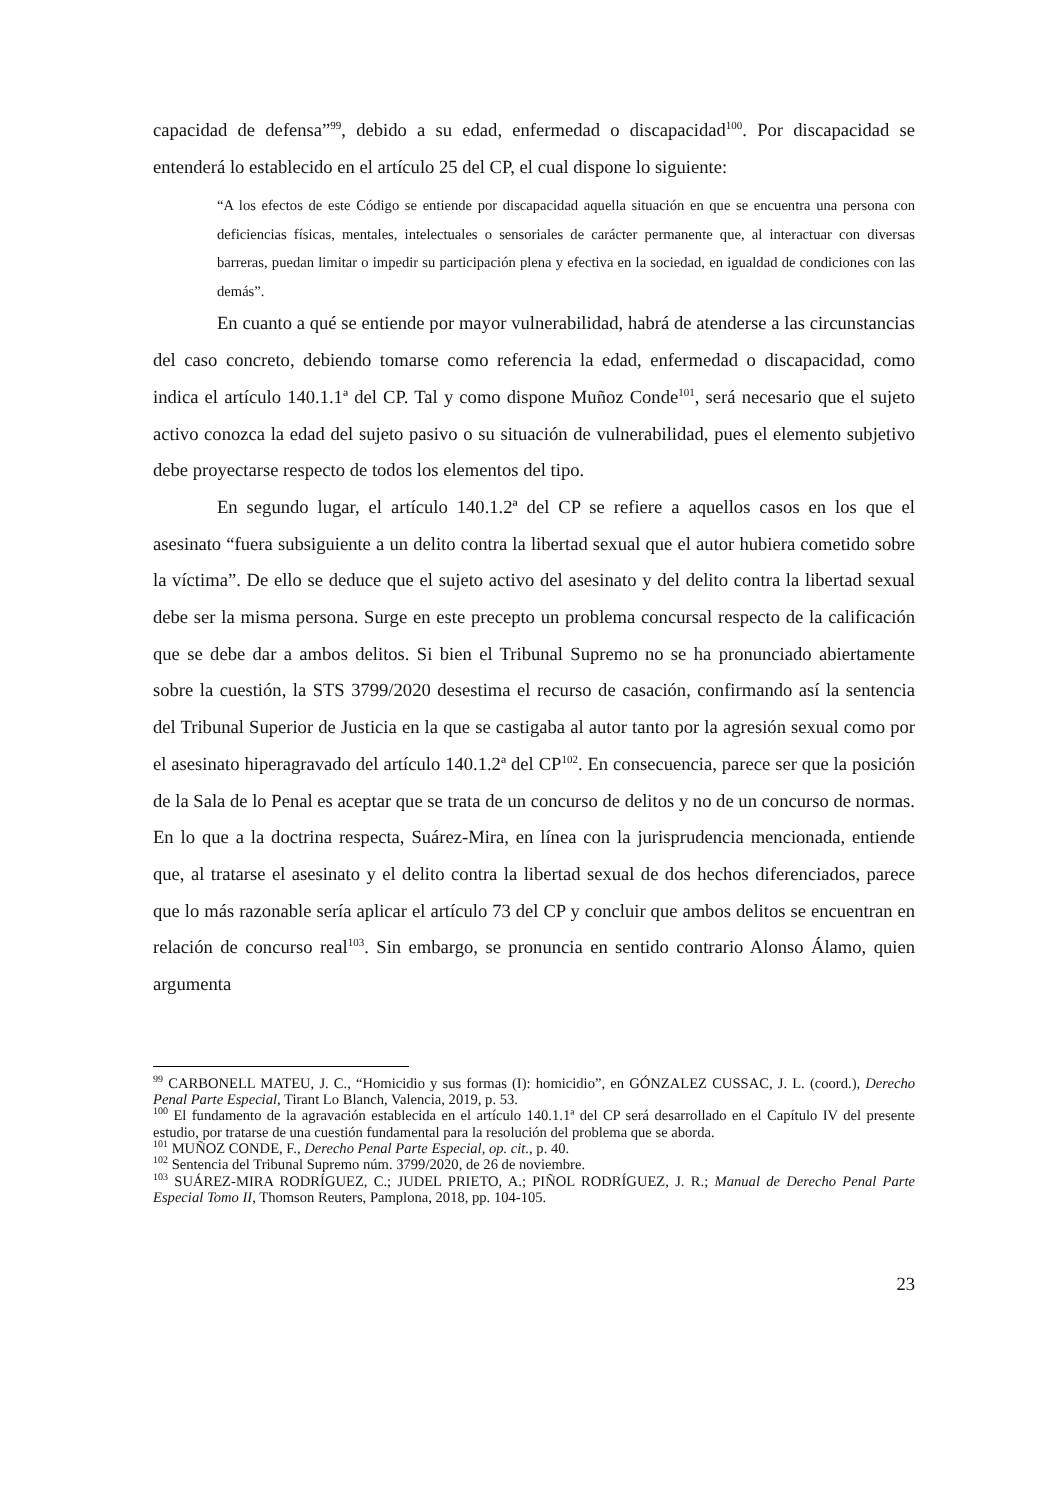capacidad de defensa”<sup>99</sup>, debido a su edad, enfermedad o discapacidad<sup>100</sup>. Por discapacidad se entenderá lo establecido en el artículo 25 del CP, el cual dispone lo siguiente:
“A los efectos de este Código se entiende por discapacidad aquella situación en que se encuentra una persona con deficiencias físicas, mentales, intelectuales o sensoriales de carácter permanente que, al interactuar con diversas barreras, puedan limitar o impedir su participación plena y efectiva en la sociedad, en igualdad de condiciones con las demás”.
En cuanto a qué se entiende por mayor vulnerabilidad, habrá de atenderse a las circunstancias del caso concreto, debiendo tomarse como referencia la edad, enfermedad o discapacidad, como indica el artículo 140.1.1ª del CP. Tal y como dispone Muñoz Conde<sup>101</sup>, será necesario que el sujeto activo conozca la edad del sujeto pasivo o su situación de vulnerabilidad, pues el elemento subjetivo debe proyectarse respecto de todos los elementos del tipo.
En segundo lugar, el artículo 140.1.2ª del CP se refiere a aquellos casos en los que el asesinato “fuera subsiguiente a un delito contra la libertad sexual que el autor hubiera cometido sobre la víctima”. De ello se deduce que el sujeto activo del asesinato y del delito contra la libertad sexual debe ser la misma persona. Surge en este precepto un problema concursal respecto de la calificación que se debe dar a ambos delitos. Si bien el Tribunal Supremo no se ha pronunciado abiertamente sobre la cuestión, la STS 3799/2020 desestima el recurso de casación, confirmando así la sentencia del Tribunal Superior de Justicia en la que se castigaba al autor tanto por la agresión sexual como por el asesinato hiperagravado del artículo 140.1.2ª del CP<sup>102</sup>. En consecuencia, parece ser que la posición de la Sala de lo Penal es aceptar que se trata de un concurso de delitos y no de un concurso de normas. En lo que a la doctrina respecta, Suárez-Mira, en línea con la jurisprudencia mencionada, entiende que, al tratarse el asesinato y el delito contra la libertad sexual de dos hechos diferenciados, parece que lo más razonable sería aplicar el artículo 73 del CP y concluir que ambos delitos se encuentran en relación de concurso real<sup>103</sup>. Sin embargo, se pronuncia en sentido contrario Alonso Álamo, quien argumenta
<sup>99</sup> CARBONELL MATEU, J. C., “Homicidio y sus formas (I): homicidio”, en GÓNZALEZ CUSSAC, J. L. (coord.), Derecho Penal Parte Especial, Tirant Lo Blanch, Valencia, 2019, p. 53.
<sup>100</sup> El fundamento de la agravación establecida en el artículo 140.1.1ª del CP será desarrollado en el Capítulo IV del presente estudio, por tratarse de una cuestión fundamental para la resolución del problema que se aborda.
<sup>101</sup> MUÑOZ CONDE, F., Derecho Penal Parte Especial, op. cit., p. 40.
<sup>102</sup> Sentencia del Tribunal Supremo núm. 3799/2020, de 26 de noviembre.
<sup>103</sup> SUÁREZ-MIRA RODRÍGUEZ, C.; JUDEL PRIETO, A.; PIÑOL RODRÍGUEZ, J. R.; Manual de Derecho Penal Parte Especial Tomo II, Thomson Reuters, Pamplona, 2018, pp. 104-105.
23